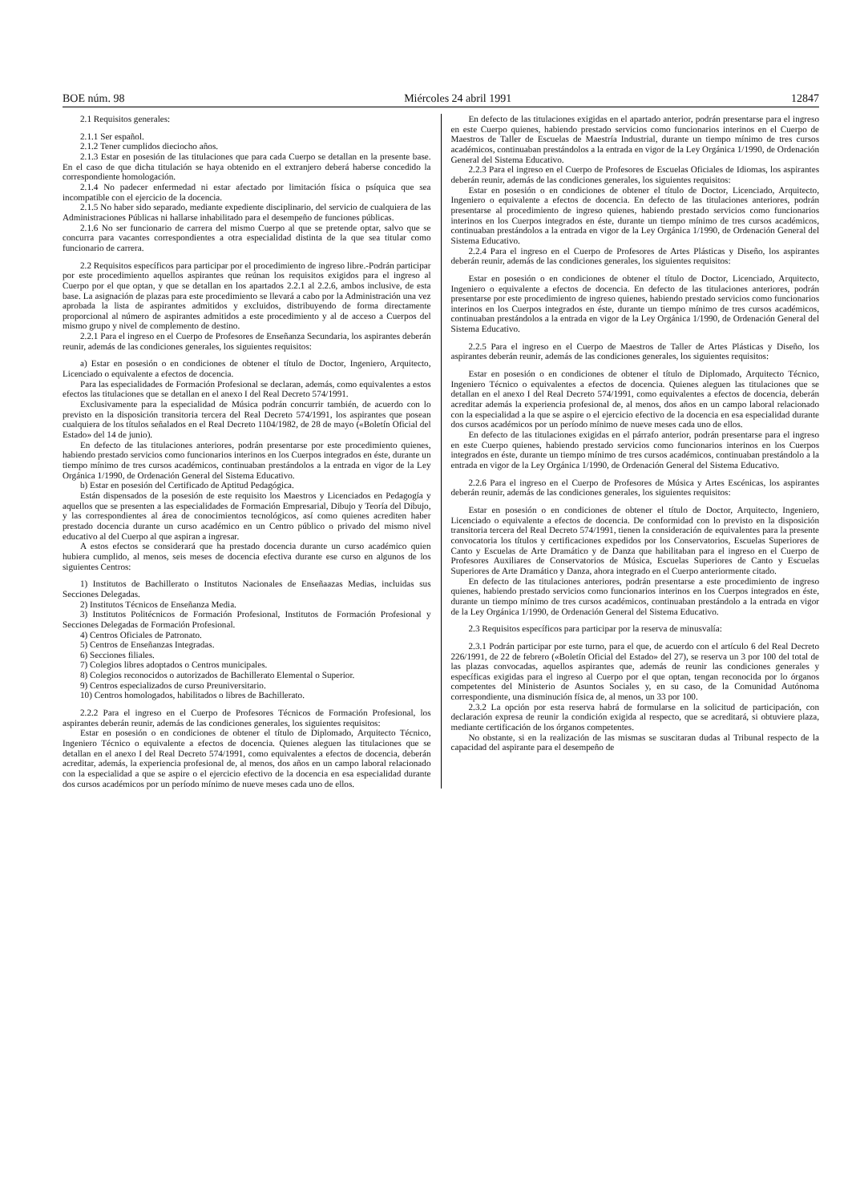BOE núm. 98 Miércoles 24 abril 1991 12847
2.1 Requisitos generales:
2.1.1 Ser español.
2.1.2 Tener cumplidos dieciocho años.
2.1.3 Estar en posesión de las titulaciones que para cada Cuerpo se detallan en la presente base. En el caso de que dicha titulación se haya obtenido en el extranjero deberá haberse concedido la correspondiente homologación.
2.1.4 No padecer enfermedad ni estar afectado por limitación física o psíquica que sea incompatible con el ejercicio de la docencia.
2.1.5 No haber sido separado, mediante expediente disciplinario, del servicio de cualquiera de las Administraciones Públicas ni hallarse inhabilitado para el desempeño de funciones públicas.
2.1.6 No ser funcionario de carrera del mismo Cuerpo al que se pretende optar, salvo que se concurra para vacantes correspondientes a otra especialidad distinta de la que sea titular como funcionario de carrera.
2.2 Requisitos específicos para participar por el procedimiento de ingreso libre.-Podrán participar por este procedimiento aquellos aspirantes que reúnan los requisitos exigidos para el ingreso al Cuerpo por el que optan, y que se detallan en los apartados 2.2.1 al 2.2.6, ambos inclusive, de esta base. La asignación de plazas para este procedimiento se llevará a cabo por la Administración una vez aprobada la lista de aspirantes admitidos y excluidos, distribuyendo de forma directamente proporcional al número de aspirantes admitidos a este procedimiento y al de acceso a Cuerpos del mismo grupo y nivel de complemento de destino.
2.2.1 Para el ingreso en el Cuerpo de Profesores de Enseñanza Secundaria, los aspirantes deberán reunir, además de las condiciones generales, los siguientes requisitos:
a) Estar en posesión o en condiciones de obtener el título de Doctor, Ingeniero, Arquitecto, Licenciado o equivalente a efectos de docencia.
Para las especialidades de Formación Profesional se declaran, además, como equivalentes a estos efectos las titulaciones que se detallan en el anexo I del Real Decreto 574/1991.
Exclusivamente para la especialidad de Música podrán concurrir también, de acuerdo con lo previsto en la disposición transitoria tercera del Real Decreto 574/1991, los aspirantes que posean cualquiera de los títulos señalados en el Real Decreto 1104/1982, de 28 de mayo («Boletín Oficial del Estado» del 14 de junio).
En defecto de las titulaciones anteriores, podrán presentarse por este procedimiento quienes, habiendo prestado servicios como funcionarios interinos en los Cuerpos integrados en éste, durante un tiempo mínimo de tres cursos académicos, continuaban prestándolos a la entrada en vigor de la Ley Orgánica 1/1990, de Ordenación General del Sistema Educativo.
b) Estar en posesión del Certificado de Aptitud Pedagógica.
Están dispensados de la posesión de este requisito los Maestros y Licenciados en Pedagogía y aquellos que se presenten a las especialidades de Formación Empresarial, Dibujo y Teoría del Dibujo, y las correspondientes al área de conocimientos tecnológicos, así como quienes acrediten haber prestado docencia durante un curso académico en un Centro público o privado del mismo nivel educativo al del Cuerpo al que aspiran a ingresar.
A estos efectos se considerará que ha prestado docencia durante un curso académico quien hubiera cumplido, al menos, seis meses de docencia efectiva durante ese curso en algunos de los siguientes Centros:
1) Institutos de Bachillerato o Institutos Nacionales de Enseñaazas Medias, incluidas sus Secciones Delegadas.
2) Institutos Técnicos de Enseñanza Media.
3) Institutos Politécnicos de Formación Profesional, Institutos de Formación Profesional y Secciones Delegadas de Formación Profesional.
4) Centros Oficiales de Patronato.
5) Centros de Enseñanzas Integradas.
6) Secciones filiales.
7) Colegios libres adoptados o Centros municipales.
8) Colegios reconocidos o autorizados de Bachillerato Elemental o Superior.
9) Centros especializados de curso Preuniversitario.
10) Centros homologados, habilitados o libres de Bachillerato.
2.2.2 Para el ingreso en el Cuerpo de Profesores Técnicos de Formación Profesional, los aspirantes deberán reunir, además de las condiciones generales, los siguientes requisitos:
Estar en posesión o en condiciones de obtener el título de Diplomado, Arquitecto Técnico, Ingeniero Técnico o equivalente a efectos de docencia. Quienes aleguen las titulaciones que se detallan en el anexo I del Real Decreto 574/1991, como equivalentes a efectos de docencia, deberán acreditar, además, la experiencia profesional de, al menos, dos años en un campo laboral relacionado con la especialidad a que se aspire o el ejercicio efectivo de la docencia en esa especialidad durante dos cursos académicos por un período mínimo de nueve meses cada uno de ellos.
En defecto de las titulaciones exigidas en el apartado anterior, podrán presentarse para el ingreso en este Cuerpo quienes, habiendo prestado servicios como funcionarios interinos en el Cuerpo de Maestros de Taller de Escuelas de Maestría Industrial, durante un tiempo mínimo de tres cursos académicos, continuaban prestándolos a la entrada en vigor de la Ley Orgánica 1/1990, de Ordenación General del Sistema Educativo.
2.2.3 Para el ingreso en el Cuerpo de Profesores de Escuelas Oficiales de Idiomas, los aspirantes deberán reunir, además de las condiciones generales, los siguientes requisitos:
Estar en posesión o en condiciones de obtener el título de Doctor, Licenciado, Arquitecto, Ingeniero o equivalente a efectos de docencia. En defecto de las titulaciones anteriores, podrán presentarse al procedimiento de ingreso quienes, habiendo prestado servicios como funcionarios interinos en los Cuerpos integrados en éste, durante un tiempo mínimo de tres cursos académicos, continuaban prestándolos a la entrada en vigor de la Ley Orgánica 1/1990, de Ordenación General del Sistema Educativo.
2.2.4 Para el ingreso en el Cuerpo de Profesores de Artes Plásticas y Diseño, los aspirantes deberán reunir, además de las condiciones generales, los siguientes requisitos:
Estar en posesión o en condiciones de obtener el título de Doctor, Licenciado, Arquitecto, Ingeniero o equivalente a efectos de docencia. En defecto de las titulaciones anteriores, podrán presentarse por este procedimiento de ingreso quienes, habiendo prestado servicios como funcionarios interinos en los Cuerpos integrados en éste, durante un tiempo mínimo de tres cursos académicos, continuaban prestándolos a la entrada en vigor de la Ley Orgánica 1/1990, de Ordenación General del Sistema Educativo.
2.2.5 Para el ingreso en el Cuerpo de Maestros de Taller de Artes Plásticas y Diseño, los aspirantes deberán reunir, además de las condiciones generales, los siguientes requisitos:
Estar en posesión o en condiciones de obtener el título de Diplomado, Arquitecto Técnico, Ingeniero Técnico o equivalentes a efectos de docencia. Quienes aleguen las titulaciones que se detallan en el anexo I del Real Decreto 574/1991, como equivalentes a efectos de docencia, deberán acreditar además la experiencia profesional de, al menos, dos años en un campo laboral relacionado con la especialidad a la que se aspire o el ejercicio efectivo de la docencia en esa especialidad durante dos cursos académicos por un período mínimo de nueve meses cada uno de ellos.
En defecto de las titulaciones exigidas en el párrafo anterior, podrán presentarse para el ingreso en este Cuerpo quienes, habiendo prestado servicios como funcionarios interinos en los Cuerpos integrados en éste, durante un tiempo mínimo de tres cursos académicos, continuaban prestándolo a la entrada en vigor de la Ley Orgánica 1/1990, de Ordenación General del Sistema Educativo.
2.2.6 Para el ingreso en el Cuerpo de Profesores de Música y Artes Escénicas, los aspirantes deberán reunir, además de las condiciones generales, los siguientes requisitos:
Estar en posesión o en condiciones de obtener el título de Doctor, Arquitecto, Ingeniero, Licenciado o equivalente a efectos de docencia. De conformidad con lo previsto en la disposición transitoria tercera del Real Decreto 574/1991, tienen la consideración de equivalentes para la presente convocatoria los títulos y certificaciones expedidos por los Conservatorios, Escuelas Superiores de Canto y Escuelas de Arte Dramático y de Danza que habilitaban para el ingreso en el Cuerpo de Profesores Auxiliares de Conservatorios de Música, Escuelas Superiores de Canto y Escuelas Superiores de Arte Dramático y Danza, ahora integrado en el Cuerpo anteriormente citado.
En defecto de las titulaciones anteriores, podrán presentarse a este procedimiento de ingreso quienes, habiendo prestado servicios como funcionarios interinos en los Cuerpos integrados en éste, durante un tiempo mínimo de tres cursos académicos, continuaban prestándolo a la entrada en vigor de la Ley Orgánica 1/1990, de Ordenación General del Sistema Educativo.
2.3 Requisitos específicos para participar por la reserva de minusvalía:
2.3.1 Podrán participar por este turno, para el que, de acuerdo con el artículo 6 del Real Decreto 226/1991, de 22 de febrero («Boletín Oficial del Estado» del 27), se reserva un 3 por 100 del total de las plazas convocadas, aquellos aspirantes que, además de reunir las condiciones generales y específicas exigidas para el ingreso al Cuerpo por el que optan, tengan reconocida por lo órganos competentes del Ministerio de Asuntos Sociales y, en su caso, de la Comunidad Autónoma correspondiente, una disminución física de, al menos, un 33 por 100.
2.3.2 La opción por esta reserva habrá de formularse en la solicitud de participación, con declaración expresa de reunir la condición exigida al respecto, que se acreditará, si obtuviere plaza, mediante certificación de los órganos competentes.
No obstante, si en la realización de las mismas se suscitaran dudas al Tribunal respecto de la capacidad del aspirante para el desempeño de